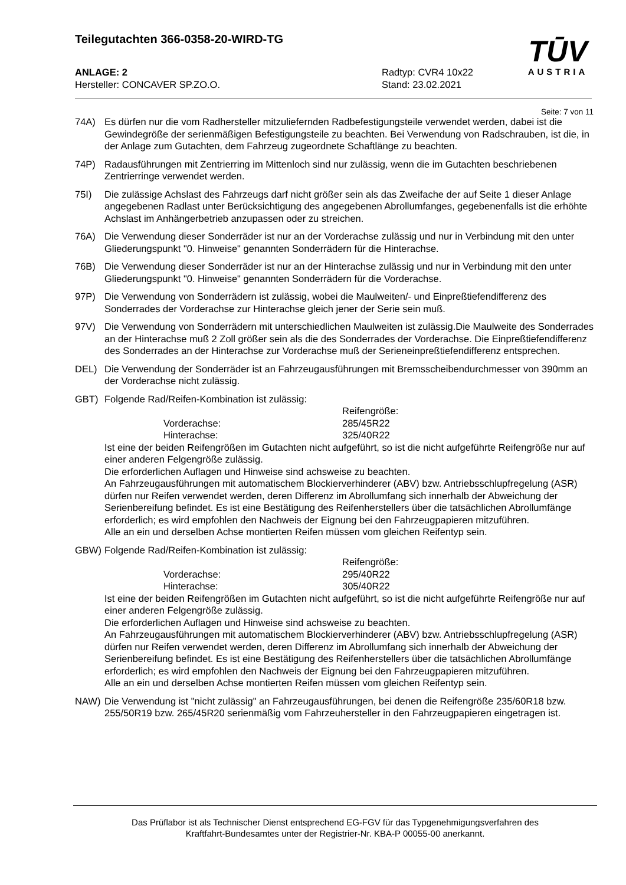Teilegutachten 366-0358-20-WIRD-TG
TŪV
AUSTRIA
ANLAGE: 2
Hersteller: CONCAVER SP.ZO.O.
Radtyp: CVR4 10x22
Stand: 23.02.2021
Seite: 7 von 11
74A) Es dürfen nur die vom Radhersteller mitzuliefernden Radbefestigungsteile verwendet werden, dabei ist die Gewindegröße der serienmäßigen Befestigungsteile zu beachten. Bei Verwendung von Radschrauben, ist die, in der Anlage zum Gutachten, dem Fahrzeug zugeordnete Schaftlänge zu beachten.
74P) Radausführungen mit Zentrierring im Mittenloch sind nur zulässig, wenn die im Gutachten beschriebenen Zentrierringe verwendet werden.
75I) Die zulässige Achslast des Fahrzeugs darf nicht größer sein als das Zweifache der auf Seite 1 dieser Anlage angegebenen Radlast unter Berücksichtigung des angegebenen Abrollumfanges, gegebenenfalls ist die erhöhte Achslast im Anhängerbetrieb anzupassen oder zu streichen.
76A) Die Verwendung dieser Sonderräder ist nur an der Vorderachse zulässig und nur in Verbindung mit den unter Gliederungspunkt "0. Hinweise" genannten Sonderrädern für die Hinterachse.
76B) Die Verwendung dieser Sonderräder ist nur an der Hinterachse zulässig und nur in Verbindung mit den unter Gliederungspunkt "0. Hinweise" genannten Sonderrädern für die Vorderachse.
97P) Die Verwendung von Sonderrädern ist zulässig, wobei die Maulweiten/- und Einpreßtiefendifferenz des Sonderrades der Vorderachse zur Hinterachse gleich jener der Serie sein muß.
97V) Die Verwendung von Sonderrädern mit unterschiedlichen Maulweiten ist zulässig.Die Maulweite des Sonderrades an der Hinterachse muß 2 Zoll größer sein als die des Sonderrades der Vorderachse. Die Einpreßtiefendifferenz des Sonderrades an der Hinterachse zur Vorderachse muß der Serieneinpreßtiefendifferenz entsprechen.
DEL) Die Verwendung der Sonderräder ist an Fahrzeugausführungen mit Bremsscheibendurchmesser von 390mm an der Vorderachse nicht zulässig.
GBT) Folgende Rad/Reifen-Kombination ist zulässig:
Reifengröße:
Vorderachse:
285/45R22
Hinterachse:
325/40R22
Ist eine der beiden Reifengrößen im Gutachten nicht aufgeführt, so ist die nicht aufgeführte Reifengröße nur auf einer anderen Felgengröße zulässig.
Die erforderlichen Auflagen und Hinweise sind achsweise zu beachten.
An Fahrzeugausführungen mit automatischem Blockierverhinderer (ABV) bzw. Antriebsschlupfregelung (ASR) dürfen nur Reifen verwendet werden, deren Differenz im Abrollumfang sich innerhalb der Abweichung der Serienbereifung befindet. Es ist eine Bestätigung des Reifenherstellers über die tatsächlichen Abrollumfänge erforderlich; es wird empfohlen den Nachweis der Eignung bei den Fahrzeugpapieren mitzuführen.
Alle an ein und derselben Achse montierten Reifen müssen vom gleichen Reifentyp sein.
GBW) Folgende Rad/Reifen-Kombination ist zulässig:
Reifengröße:
Vorderachse:
295/40R22
Hinterachse:
305/40R22
Ist eine der beiden Reifengrößen im Gutachten nicht aufgeführt, so ist die nicht aufgeführte Reifengröße nur auf einer anderen Felgengröße zulässig.
Die erforderlichen Auflagen und Hinweise sind achsweise zu beachten.
An Fahrzeugausführungen mit automatischem Blockierverhinderer (ABV) bzw. Antriebsschlupfregelung (ASR) dürfen nur Reifen verwendet werden, deren Differenz im Abrollumfang sich innerhalb der Abweichung der Serienbereifung befindet. Es ist eine Bestätigung des Reifenherstellers über die tatsächlichen Abrollumfänge erforderlich; es wird empfohlen den Nachweis der Eignung bei den Fahrzeugpapieren mitzuführen.
Alle an ein und derselben Achse montierten Reifen müssen vom gleichen Reifentyp sein.
NAW) Die Verwendung ist "nicht zulässig" an Fahrzeugausführungen, bei denen die Reifengröße 235/60R18 bzw. 255/50R19 bzw. 265/45R20 serienmäßig vom Fahrzeuhersteller in den Fahrzeugpapieren eingetragen ist.
Das Prüflabor ist als Technischer Dienst entsprechend EG-FGV für das Typgenehmigungsverfahren des
Kraftfahrt-Bundesamtes unter der Registrier-Nr. KBA-P 00055-00 anerkannt.